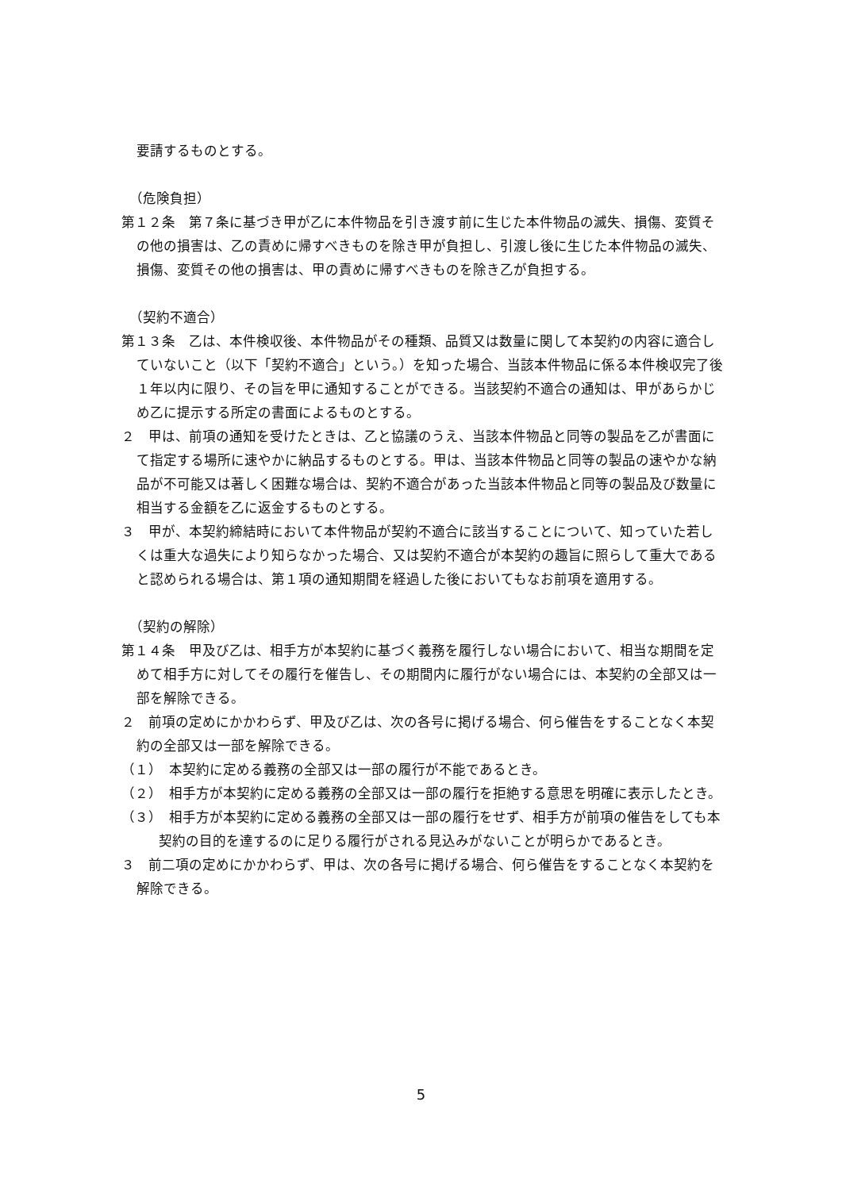要請するものとする。
（危険負担）
第１２条　第７条に基づき甲が乙に本件物品を引き渡す前に生じた本件物品の滅失、損傷、変質その他の損害は、乙の責めに帰すべきものを除き甲が負担し、引渡し後に生じた本件物品の滅失、損傷、変質その他の損害は、甲の責めに帰すべきものを除き乙が負担する。
（契約不適合）
第１３条　乙は、本件検収後、本件物品がその種類、品質又は数量に関して本契約の内容に適合していないこと（以下「契約不適合」という。）を知った場合、当該本件物品に係る本件検収完了後１年以内に限り、その旨を甲に通知することができる。当該契約不適合の通知は、甲があらかじめ乙に提示する所定の書面によるものとする。
２　甲は、前項の通知を受けたときは、乙と協議のうえ、当該本件物品と同等の製品を乙が書面にて指定する場所に速やかに納品するものとする。甲は、当該本件物品と同等の製品の速やかな納品が不可能又は著しく困難な場合は、契約不適合があった当該本件物品と同等の製品及び数量に相当する金額を乙に返金するものとする。
３　甲が、本契約締結時において本件物品が契約不適合に該当することについて、知っていた若しくは重大な過失により知らなかった場合、又は契約不適合が本契約の趣旨に照らして重大であると認められる場合は、第１項の通知期間を経過した後においてもなお前項を適用する。
（契約の解除）
第１４条　甲及び乙は、相手方が本契約に基づく義務を履行しない場合において、相当な期間を定めて相手方に対してその履行を催告し、その期間内に履行がない場合には、本契約の全部又は一部を解除できる。
２　前項の定めにかかわらず、甲及び乙は、次の各号に掲げる場合、何ら催告をすることなく本契約の全部又は一部を解除できる。
（１）　本契約に定める義務の全部又は一部の履行が不能であるとき。
（２）　相手方が本契約に定める義務の全部又は一部の履行を拒絶する意思を明確に表示したとき。
（３）　相手方が本契約に定める義務の全部又は一部の履行をせず、相手方が前項の催告をしても本契約の目的を達するのに足りる履行がされる見込みがないことが明らかであるとき。
３　前二項の定めにかかわらず、甲は、次の各号に掲げる場合、何ら催告をすることなく本契約を解除できる。
5